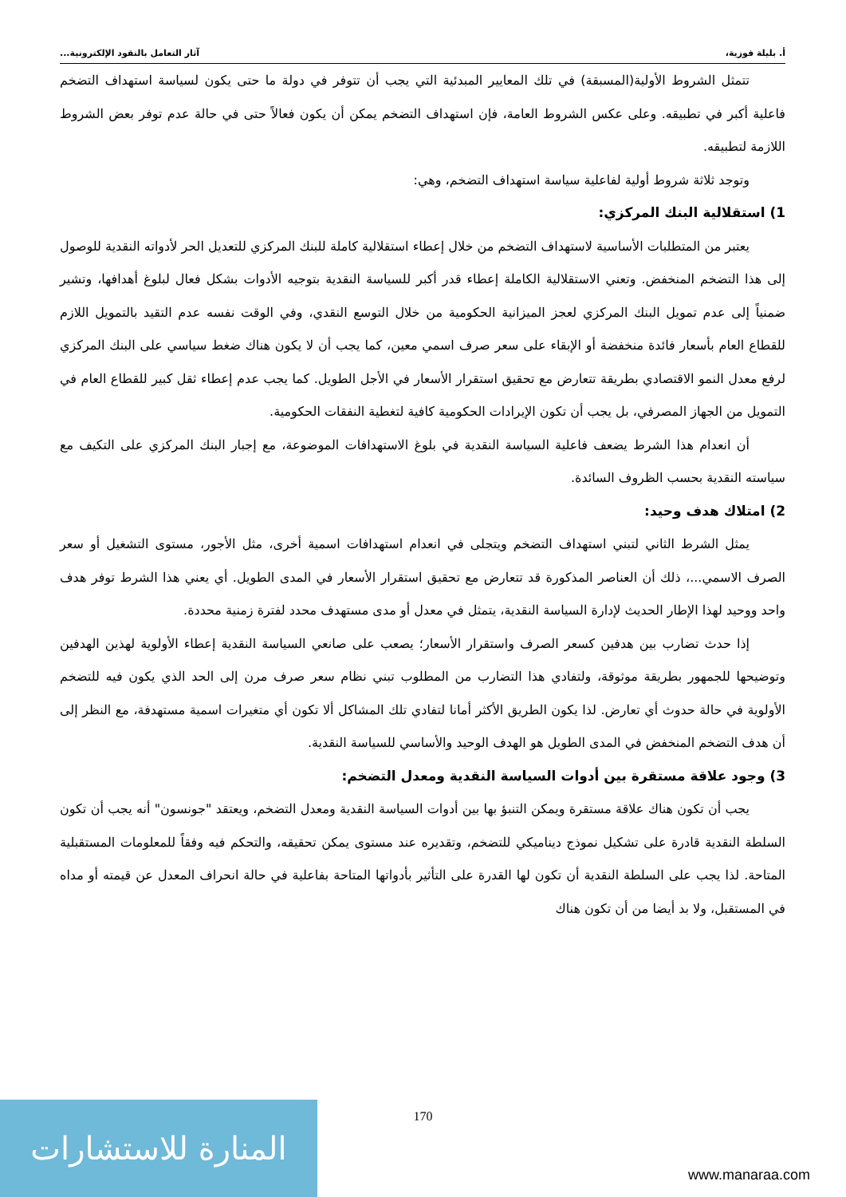أ. بليلة فوزية، آثار التعامل بالنقود الإلكترونية...
تتمثل الشروط الأولية(المسبقة) في تلك المعايير المبدئية التي يجب أن تتوفر في دولة ما حتى يكون لسياسة استهداف التضخم فاعلية أكبر في تطبيقه. وعلى عكس الشروط العامة، فإن استهداف التضخم يمكن أن يكون فعالاً حتى في حالة عدم توفر بعض الشروط اللازمة لتطبيقه.
وتوجد ثلاثة شروط أولية لفاعلية سياسة استهداف التضخم، وهي:
1) استقلالية البنك المركزي:
يعتبر من المتطلبات الأساسية لاستهداف التضخم من خلال إعطاء استقلالية كاملة للبنك المركزي للتعديل الحر لأدواته النقدية للوصول إلى هذا التضخم المنخفض. وتعني الاستقلالية الكاملة إعطاء قدر أكبر للسياسة النقدية بتوجيه الأدوات بشكل فعال لبلوغ أهدافها، وتشير ضمنياً إلى عدم تمويل البنك المركزي لعجز الميزانية الحكومية من خلال التوسع النقدي، وفي الوقت نفسه عدم التقيد بالتمويل اللازم للقطاع العام بأسعار فائدة منخفضة أو الإبقاء على سعر صرف اسمي معين، كما يجب أن لا يكون هناك ضغط سياسي على البنك المركزي لرفع معدل النمو الاقتصادي بطريقة تتعارض مع تحقيق استقرار الأسعار في الأجل الطويل. كما يجب عدم إعطاء ثقل كبير للقطاع العام في التمويل من الجهاز المصرفي، بل يجب أن تكون الإيرادات الحكومية كافية لتغطية النفقات الحكومية.
أن انعدام هذا الشرط يضعف فاعلية السياسة النقدية في بلوغ الاستهدافات الموضوعة، مع إجبار البنك المركزي على التكيف مع سياسته النقدية بحسب الظروف السائدة.
2) امتلاك هدف وحيد:
يمثل الشرط الثاني لتبني استهداف التضخم ويتجلى في انعدام استهدافات اسمية أخرى، مثل الأجور، مستوى التشغيل أو سعر الصرف الاسمي...، ذلك أن العناصر المذكورة قد تتعارض مع تحقيق استقرار الأسعار في المدى الطويل. أي يعني هذا الشرط توفر هدف واحد ووحيد لهذا الإطار الحديث لإدارة السياسة النقدية، يتمثل في معدل أو مدى مستهدف محدد لفترة زمنية محددة.
إذا حدث تضارب بين هدفين كسعر الصرف واستقرار الأسعار؛ يصعب على صانعي السياسة النقدية إعطاء الأولوية لهذين الهدفين وتوضيحها للجمهور بطريقة موثوقة، ولتفادي هذا التضارب من المطلوب تبني نظام سعر صرف مرن إلى الحد الذي يكون فيه للتضخم الأولوية في حالة حدوث أي تعارض. لذا يكون الطريق الأكثر أمانا لتفادي تلك المشاكل ألا تكون أي متغيرات اسمية مستهدفة، مع النظر إلى أن هدف التضخم المنخفض في المدى الطويل هو الهدف الوحيد والأساسي للسياسة النقدية.
3) وجود علاقة مستقرة بين أدوات السياسة النقدية ومعدل التضخم:
يجب أن تكون هناك علاقة مستقرة ويمكن التنبؤ بها بين أدوات السياسة النقدية ومعدل التضخم، ويعتقد "جونسون" أنه يجب أن تكون السلطة النقدية قادرة على تشكيل نموذج ديناميكي للتضخم، وتقديره عند مستوى يمكن تحقيقه، والتحكم فيه وفقاً للمعلومات المستقبلية المتاحة. لذا يجب على السلطة النقدية أن تكون لها القدرة على التأثير بأدواتها المتاحة بفاعلية في حالة انحراف المعدل عن قيمته أو مداه في المستقبل، ولا بد أيضا من أن تكون هناك
170
المنارة للاستشارات
www.manaraa.com